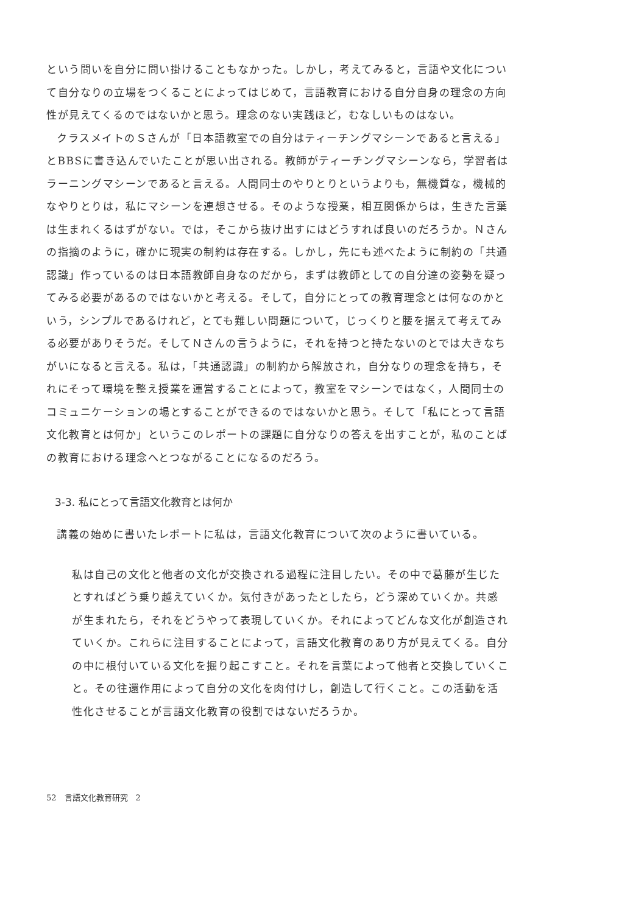という問いを自分に問い掛けることもなかった。しかし，考えてみると，言語や文化について自分なりの立場をつくることによってはじめて，言語教育における自分自身の理念の方向性が見えてくるのではないかと思う。理念のない実践ほど，むなしいものはない。
クラスメイトのＳさんが「日本語教室での自分はティーチングマシーンであると言える」とBBSに書き込んでいたことが思い出される。教師がティーチングマシーンなら，学習者はラーニングマシーンであると言える。人間同士のやりとりというよりも，無機質な，機械的なやりとりは，私にマシーンを連想させる。そのような授業，相互関係からは，生きた言葉は生まれくるはずがない。では，そこから抜け出すにはどうすれば良いのだろうか。Ｎさんの指摘のように，確かに現実の制約は存在する。しかし，先にも述べたように制約の「共通認識」作っているのは日本語教師自身なのだから，まずは教師としての自分達の姿勢を疑ってみる必要があるのではないかと考える。そして，自分にとっての教育理念とは何なのかという，シンプルであるけれど，とても難しい問題について，じっくりと腰を据えて考えてみる必要がありそうだ。そしてＮさんの言うように，それを持つと持たないのとでは大きなちがいになると言える。私は，「共通認識」の制約から解放され，自分なりの理念を持ち，それにそって環境を整え授業を運営することによって，教室をマシーンではなく，人間同士のコミュニケーションの場とすることができるのではないかと思う。そして「私にとって言語文化教育とは何か」というこのレポートの課題に自分なりの答えを出すことが，私のことばの教育における理念へとつながることになるのだろう。
3-3. 私にとって言語文化教育とは何か
講義の始めに書いたレポートに私は，言語文化教育について次のように書いている。
私は自己の文化と他者の文化が交換される過程に注目したい。その中で葛藤が生じたとすればどう乗り越えていくか。気付きがあったとしたら，どう深めていくか。共感が生まれたら，それをどうやって表現していくか。それによってどんな文化が創造されていくか。これらに注目することによって，言語文化教育のあり方が見えてくる。自分の中に根付いている文化を掘り起こすこと。それを言葉によって他者と交換していくこと。その往還作用によって自分の文化を肉付けし，創造して行くこと。この活動を活性化させることが言語文化教育の役割ではないだろうか。
52　言語文化教育研究　2